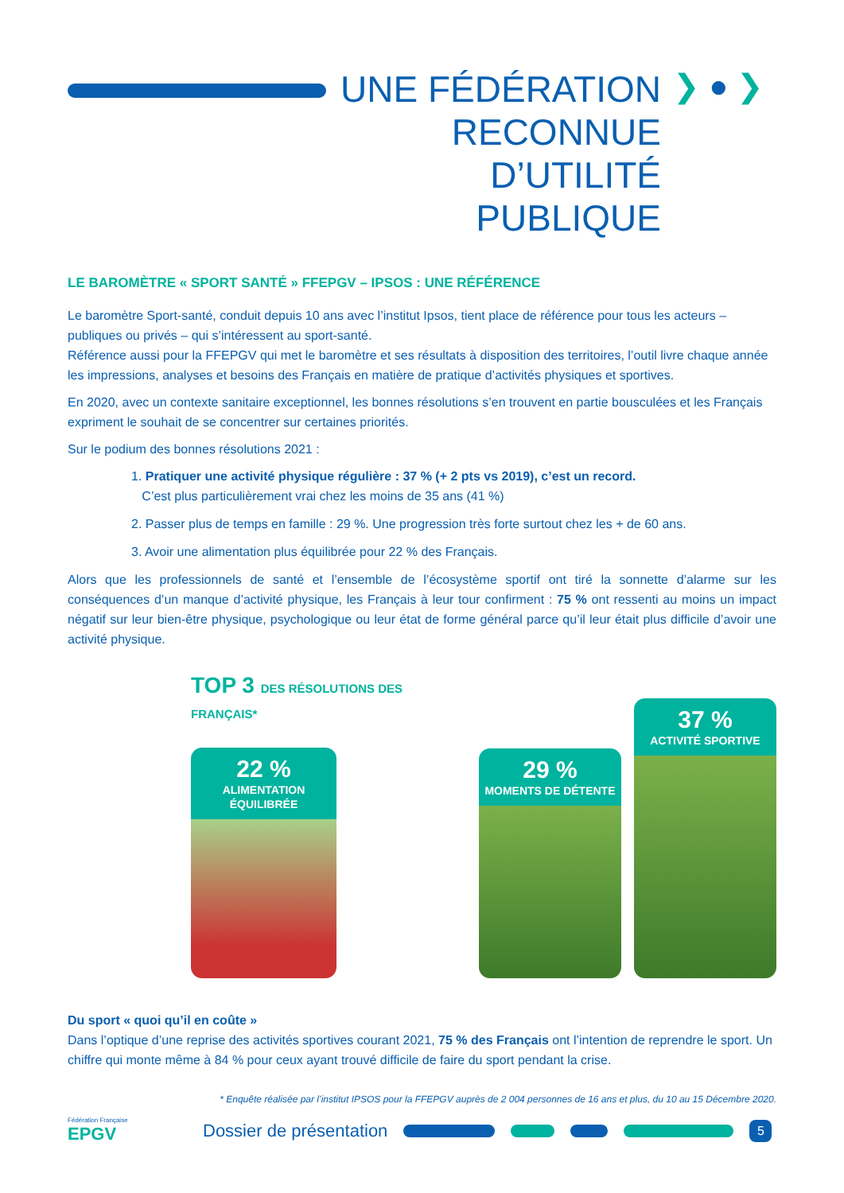UNE FÉDÉRATION
RECONNUE D’UTILITÉ
PUBLIQUE
❯ ● ❯
LE BAROMÈTRE « SPORT SANTÉ » FFEPGV – IPSOS : UNE RÉFÉRENCE
Le baromètre Sport-santé, conduit depuis 10 ans avec l’institut Ipsos, tient place de référence pour tous les acteurs – publiques ou privés – qui s’intéressent au sport-santé.
Référence aussi pour la FFEPGV qui met le baromètre et ses résultats à disposition des territoires, l’outil livre chaque année les impressions, analyses et besoins des Français en matière de pratique d’activités physiques et sportives.
En 2020, avec un contexte sanitaire exceptionnel, les bonnes résolutions s’en trouvent en partie bousculées et les Français expriment le souhait de se concentrer sur certaines priorités.
Sur le podium des bonnes résolutions 2021 :
1. Pratiquer une activité physique régulière : 37 % (+ 2 pts vs 2019), c’est un record.
C’est plus particulièrement vrai chez les moins de 35 ans (41 %)
2. Passer plus de temps en famille : 29 %. Une progression très forte surtout chez les + de 60 ans.
3. Avoir une alimentation plus équilibrée pour 22 % des Français.
Alors que les professionnels de santé et l’ensemble de l’écosystème sportif ont tiré la sonnette d’alarme sur les conséquences d’un manque d’activité physique, les Français à leur tour confirment : 75 % ont ressenti au moins un impact négatif sur leur bien-être physique, psychologique ou leur état de forme général parce qu’il leur était plus difficile d’avoir une activité physique.
TOP 3 DES RÉSOLUTIONS DES FRANÇAIS*
22 %
ALIMENTATION ÉQUILIBRÉE
29 %
MOMENTS DE DÉTENTE
37 %
ACTIVITÉ SPORTIVE
Du sport « quoi qu’il en coûte »
Dans l’optique d’une reprise des activités sportives courant 2021, 75 % des Français ont l’intention de reprendre le sport. Un chiffre qui monte même à 84 % pour ceux ayant trouvé difficile de faire du sport pendant la crise.
* Enquête réalisée par l’institut IPSOS pour la FFEPGV auprès de 2 004 personnes de 16 ans et plus, du 10 au 15 Décembre 2020.
Fédération Française
EPGV
Dossier de présentation
5